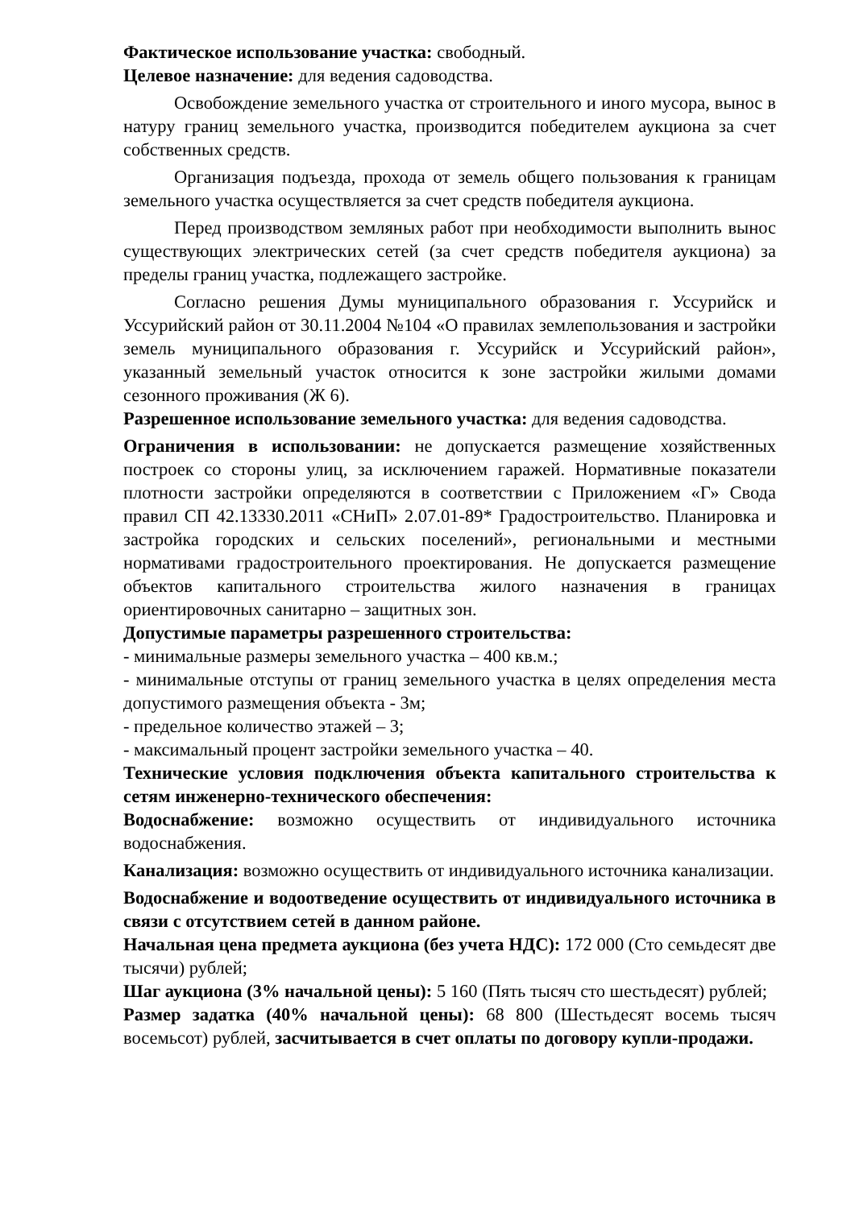Фактическое использование участка: свободный.
Целевое назначение: для ведения садоводства.
Освобождение земельного участка от строительного и иного мусора, вынос в натуру границ земельного участка, производится победителем аукциона за счет собственных средств.
Организация подъезда, прохода от земель общего пользования к границам земельного участка осуществляется за счет средств победителя аукциона.
Перед производством земляных работ при необходимости выполнить вынос существующих электрических сетей (за счет средств победителя аукциона) за пределы границ участка, подлежащего застройке.
Согласно решения Думы муниципального образования г. Уссурийск и Уссурийский район от 30.11.2004 №104 «О правилах землепользования и застройки земель муниципального образования г. Уссурийск и Уссурийский район», указанный земельный участок относится к зоне застройки жилыми домами сезонного проживания (Ж 6).
Разрешенное использование земельного участка: для ведения садоводства.
Ограничения в использовании: не допускается размещение хозяйственных построек со стороны улиц, за исключением гаражей. Нормативные показатели плотности застройки определяются в соответствии с Приложением «Г» Свода правил СП 42.13330.2011 «СНиП» 2.07.01-89* Градостроительство. Планировка и застройка городских и сельских поселений», региональными и местными нормативами градостроительного проектирования. Не допускается размещение объектов капитального строительства жилого назначения в границах ориентировочных санитарно – защитных зон.
Допустимые параметры разрешенного строительства:
- минимальные размеры земельного участка – 400 кв.м.;
- минимальные отступы от границ земельного участка в целях определения места допустимого размещения объекта - 3м;
- предельное количество этажей – 3;
- максимальный процент застройки земельного участка – 40.
Технические условия подключения объекта капитального строительства к сетям инженерно-технического обеспечения:
Водоснабжение: возможно осуществить от индивидуального источника водоснабжения.
Канализация: возможно осуществить от индивидуального источника канализации.
Водоснабжение и водоотведение осуществить от индивидуального источника в связи с отсутствием сетей в данном районе.
Начальная цена предмета аукциона (без учета НДС): 172 000 (Сто семьдесят две тысячи) рублей;
Шаг аукциона (3% начальной цены): 5 160 (Пять тысяч сто шестьдесят) рублей;
Размер задатка (40% начальной цены): 68 800 (Шестьдесят восемь тысяч восемьсот) рублей, засчитывается в счет оплаты по договору купли-продажи.